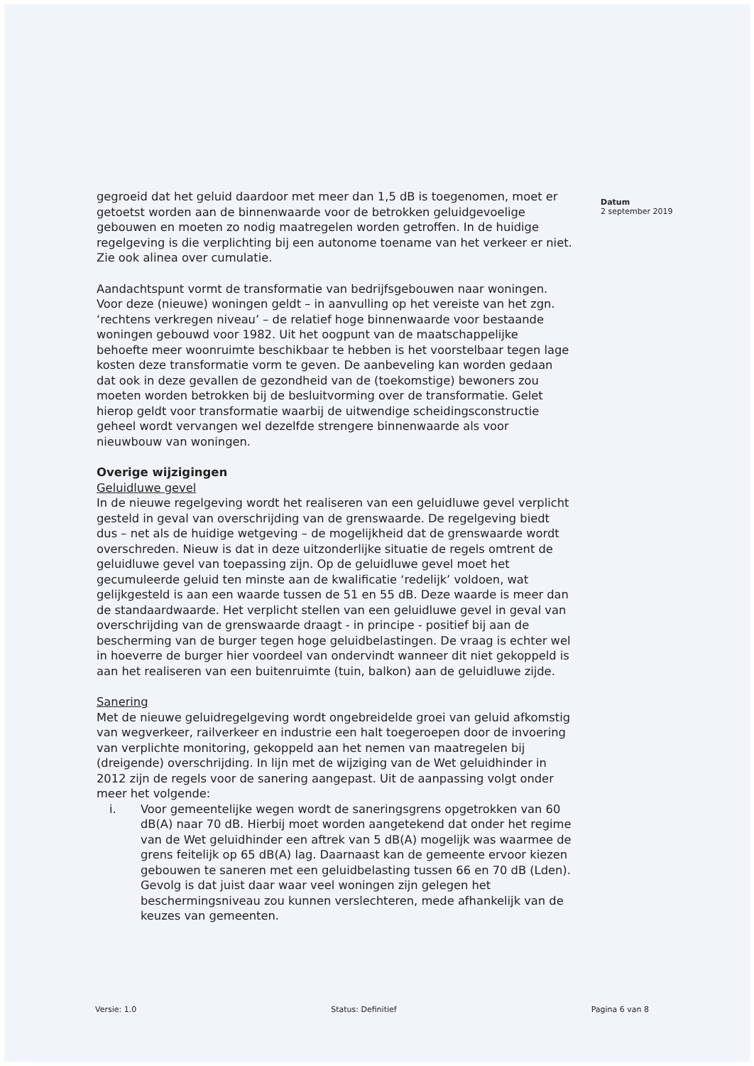gegroeid dat het geluid daardoor met meer dan 1,5 dB is toegenomen, moet er getoetst worden aan de binnenwaarde voor de betrokken geluidgevoelige gebouwen en moeten zo nodig maatregelen worden getroffen. In de huidige regelgeving is die verplichting bij een autonome toename van het verkeer er niet. Zie ook alinea over cumulatie.
Aandachtspunt vormt de transformatie van bedrijfsgebouwen naar woningen. Voor deze (nieuwe) woningen geldt – in aanvulling op het vereiste van het zgn. ‘rechtens verkregen niveau’ – de relatief hoge binnenwaarde voor bestaande woningen gebouwd voor 1982. Uit het oogpunt van de maatschappelijke behoefte meer woonruimte beschikbaar te hebben is het voorstelbaar tegen lage kosten deze transformatie vorm te geven. De aanbeveling kan worden gedaan dat ook in deze gevallen de gezondheid van de (toekomstige) bewoners zou moeten worden betrokken bij de besluitvorming over de transformatie. Gelet hierop geldt voor transformatie waarbij de uitwendige scheidingsconstructie geheel wordt vervangen wel dezelfde strengere binnenwaarde als voor nieuwbouw van woningen.
Overige wijzigingen
Geluidluwe gevel
In de nieuwe regelgeving wordt het realiseren van een geluidluwe gevel verplicht gesteld in geval van overschrijding van de grenswaarde. De regelgeving biedt dus – net als de huidige wetgeving – de mogelijkheid dat de grenswaarde wordt overschreden. Nieuw is dat in deze uitzonderlijke situatie de regels omtrent de geluidluwe gevel van toepassing zijn. Op de geluidluwe gevel moet het gecumuleerde geluid ten minste aan de kwalificatie ‘redelijk’ voldoen, wat gelijkgesteld is aan een waarde tussen de 51 en 55 dB. Deze waarde is meer dan de standaardwaarde. Het verplicht stellen van een geluidluwe gevel in geval van overschrijding van de grenswaarde draagt - in principe - positief bij aan de bescherming van de burger tegen hoge geluidbelastingen. De vraag is echter wel in hoeverre de burger hier voordeel van ondervindt wanneer dit niet gekoppeld is aan het realiseren van een buitenruimte (tuin, balkon) aan de geluidluwe zijde.
Sanering
Met de nieuwe geluidregelgeving wordt ongebreidelde groei van geluid afkomstig van wegverkeer, railverkeer en industrie een halt toegeroepen door de invoering van verplichte monitoring, gekoppeld aan het nemen van maatregelen bij (dreigende) overschrijding. In lijn met de wijziging van de Wet geluidhinder in 2012 zijn de regels voor de sanering aangepast. Uit de aanpassing volgt onder meer het volgende:
i. Voor gemeentelijke wegen wordt de saneringsgrens opgetrokken van 60 dB(A) naar 70 dB. Hierbij moet worden aangetekend dat onder het regime van de Wet geluidhinder een aftrek van 5 dB(A) mogelijk was waarmee de grens feitelijk op 65 dB(A) lag. Daarnaast kan de gemeente ervoor kiezen gebouwen te saneren met een geluidbelasting tussen 66 en 70 dB (Lden). Gevolg is dat juist daar waar veel woningen zijn gelegen het beschermingsniveau zou kunnen verslechteren, mede afhankelijk van de keuzes van gemeenten.
Datum
2 september 2019
Versie: 1.0 Status: Definitief Pagina 6 van 8